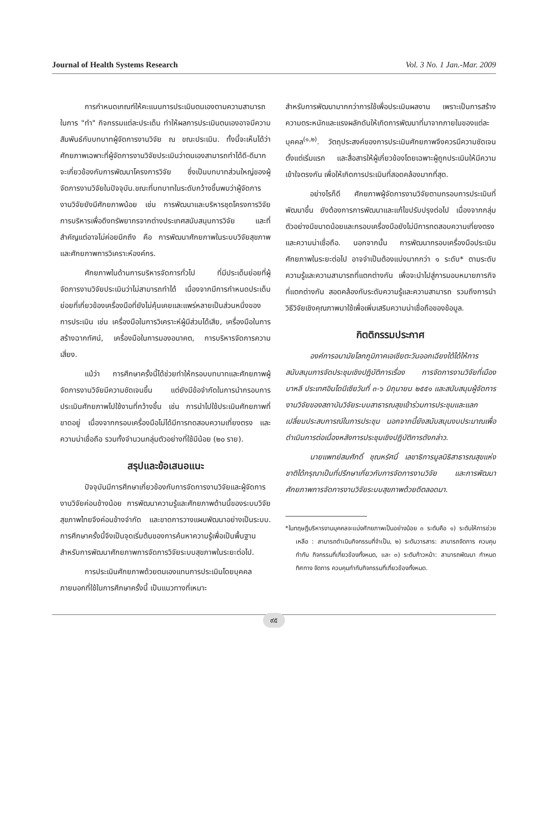Journal of Health Systems Research Vol. 3 No. 1 Jan.-Mar. 2009
การกำหนดเกณฑ์ให้คะแนนการประเมินตนเองตามความสามารถในการ "ทำ" กิจกรรมแต่ละประเด็น ทำให้ผลการประเมินตนเองอาจมีความสัมพันธ์กับบทบาทผู้จัดการงานวิจัย ณ ขณะประเมิน. ทั้งนี้จะเห็นได้ว่า ศักยภาพเฉพาะที่ผู้จัดการงานวิจัยประเมินว่าตนเองสามารถทำได้ดี-ดีมาก จะเกี่ยวข้องกับการพัฒนาโครงการวิจัย ซึ่งเป็นบทบาทส่วนใหญ่ของผู้จัดการงานวิจัยในปัจจุบัน.ขณะที่บทบาทในระดับกว้างขึ้นพบว่าผู้จัดการงานวิจัยยังมีศักยภาพน้อย เช่น การพัฒนาและบริหารชุดโครงการวิจัย การบริหารเพื่อดึงทรัพยากรจากต่างประเทศสนับสนุนการวิจัย และที่สำคัญแต่อาจไม่ค่อยนึกถึง คือ การพัฒนาศักยภาพในระบบวิจัยสุขภาพ และศักยภาพการวิเคราะห์องค์กร.
ศักยภาพในด้านการบริหารจัดการทั่วไป ที่มีประเด็นย่อยที่ผู้จัดการงานวิจัยประเมินว่าไม่สามารถทำได้ เนื่องจากมีการกำหนดประเด็นย่อยที่เกี่ยวข้องเครื่องมือที่ยังไม่คุ้นเคยและแพร่หลายเป็นส่วนหนึ่งของการประเมิน เช่น เครื่องมือในการวิเคราะห์ผู้มีส่วนได้เสีย, เครื่องมือในการสร้างฉากทัศน์, เครื่องมือในการมองอนาคต, การบริหารจัดการความเสี่ยง.
แม้ว่า การศึกษาครั้งนี้ได้ช่วยทำให้กรอบบทบาทและศักยภาพผู้จัดการงานวิจัยมีความชัดเจนขึ้น แต่ยังมีข้อจำกัดในการนำกรอบการประเมินศักยภาพไปใช้งานที่กว้างขึ้น เช่น การนำไปใช้ประเมินศักยภาพที่ขาดอยู่ เนื่องจากกรอบเครื่องมือไม่ได้มีการทดสอบความเที่ยงตรง และความน่าเชื่อถือ รวมทั้งจำนวนกลุ่มตัวอย่างที่ใช้มีน้อย (๒๐ ราย).
สรุปและข้อเสนอแนะ
ปัจจุบันมีการศึกษาเกี่ยวข้องกับการจัดการงานวิจัยและผู้จัดการงานวิจัยค่อนข้างน้อย การพัฒนาความรู้และศักยภาพด้านนี้ของระบบวิจัยสุขภาพไทยจึงค่อนข้างจำกัด และขาดการวางแผนพัฒนาอย่างเป็นระบบ. การศึกษาครั้งนี้จึงเป็นจุดเริ่มต้นของการค้นหาความรู้เพื่อเป็นพื้นฐานสำหรับการพัฒนาศักยภาพการจัดการวิจัยระบบสุขภาพในระยะต่อไป.
การประเมินศักยภาพด้วยตนเองแทนการประเมินโดยบุคคลภายนอกที่ใช้ในการศึกษาครั้งนี้ เป็นแนวทางที่เหมาะ
สำหรับการพัฒนามากกว่าการใช้เพื่อประเมินผลงาน เพราะเป็นการสร้างความตระหนักและแรงผลักดันให้เกิดการพัฒนาที่มาจากภายในของแต่ละบุคคล<sup>(๑,๒)</sup>. วัตถุประสงค์ของการประเมินศักยภาพจึงควรมีความชัดเจนตั้งแต่เริ่มแรก และสื่อสารให้ผู้เกี่ยวข้องโดยเฉพาะผู้ถูกประเมินให้มีความเข้าใจตรงกัน เพื่อให้เกิดการประเมินที่สอดคล้องมากที่สุด.
อย่างไรก็ดี ศักยภาพผู้จัดการงานวิจัยตามกรอบการประเมินที่พัฒนาขึ้น ยังต้องการการพัฒนาและแก้ไขปรับปรุงต่อไป เนื่องจากกลุ่มตัวอย่างมีขนาดน้อยและกรอบเครื่องมือยังไม่มีการทดสอบความเที่ยงตรงและความน่าเชื่อถือ. นอกจากนั้น การพัฒนากรอบเครื่องมือประเมินศักยภาพในระยะต่อไป อาจจำเป็นต้องแบ่งมากกว่า ๑ ระดับ* ตามระดับความรู้และความสามารถที่แตกต่างกัน เพื่อจะนำไปสู่การมอบหมายภารกิจที่แตกต่างกัน สอดคล้องกับระดับความรู้และความสามารถ รวมถึงการนำวิธีวิจัยเชิงคุณภาพมาใช้เพื่อเพิ่มเสริมความน่าเชื่อถือของข้อมูล.
กิตติกรรมประกาศ
องค์การอนามัยโลกภูมิภาคเอเชียตะวันออกเฉียงใต้ได้ให้การสนับสนุนการจัดประชุมเชิงปฏิบัติการเรื่อง การจัดการงานวิจัยที่เมืองบาหลี ประเทศอินโดนีเซียวันที่ ๓-๖ มิถุนายน ๒๕๕๑ และสนับสนุนผู้จัดการงานวิจัยของสถาบันวิจัยระบบสาธารณสุขเข้าร่วมการประชุมและแลกเปลี่ยนประสบการณ์ในการประชุม นอกจากนี้ยังสนับสนุนงบประมาณเพื่อดำเนินการต่อเนื่องหลังการประชุมเชิงปฏิบัติการดังกล่าว.
นายแพทย์สมศักดิ์ ชุณหรัศมิ์ เลขาธิการมูลนิธิสาธารณสุขแห่งชาติได้กรุณาเป็นที่ปรึกษาเกี่ยวกับการจัดการงานวิจัย และการพัฒนาศักยภาพการจัดการงานวิจัยระบบสุขภาพด้วยดีตลอดมา.
*ในทฤษฎีบริหารงานบุคคลจะแบ่งศักยภาพเป็นอย่างน้อย ๓ ระดับคือ ๑) ระดับให้การช่วยเหลือ : สามารถดำเนินกิจกรรมที่จำเป็น, ๒) ระดับวารสาร: สามารถจัดการ ควบคุมกำกับ กิจกรรมที่เกี่ยวข้องทั้งหมด, และ ๓) ระดับก้าวหน้า: สามารถพัฒนา กำหนดทิศทาง จัดการ ควบคุมกำกับกิจกรรมที่เกี่ยวข้องทั้งหมด.
๙๕